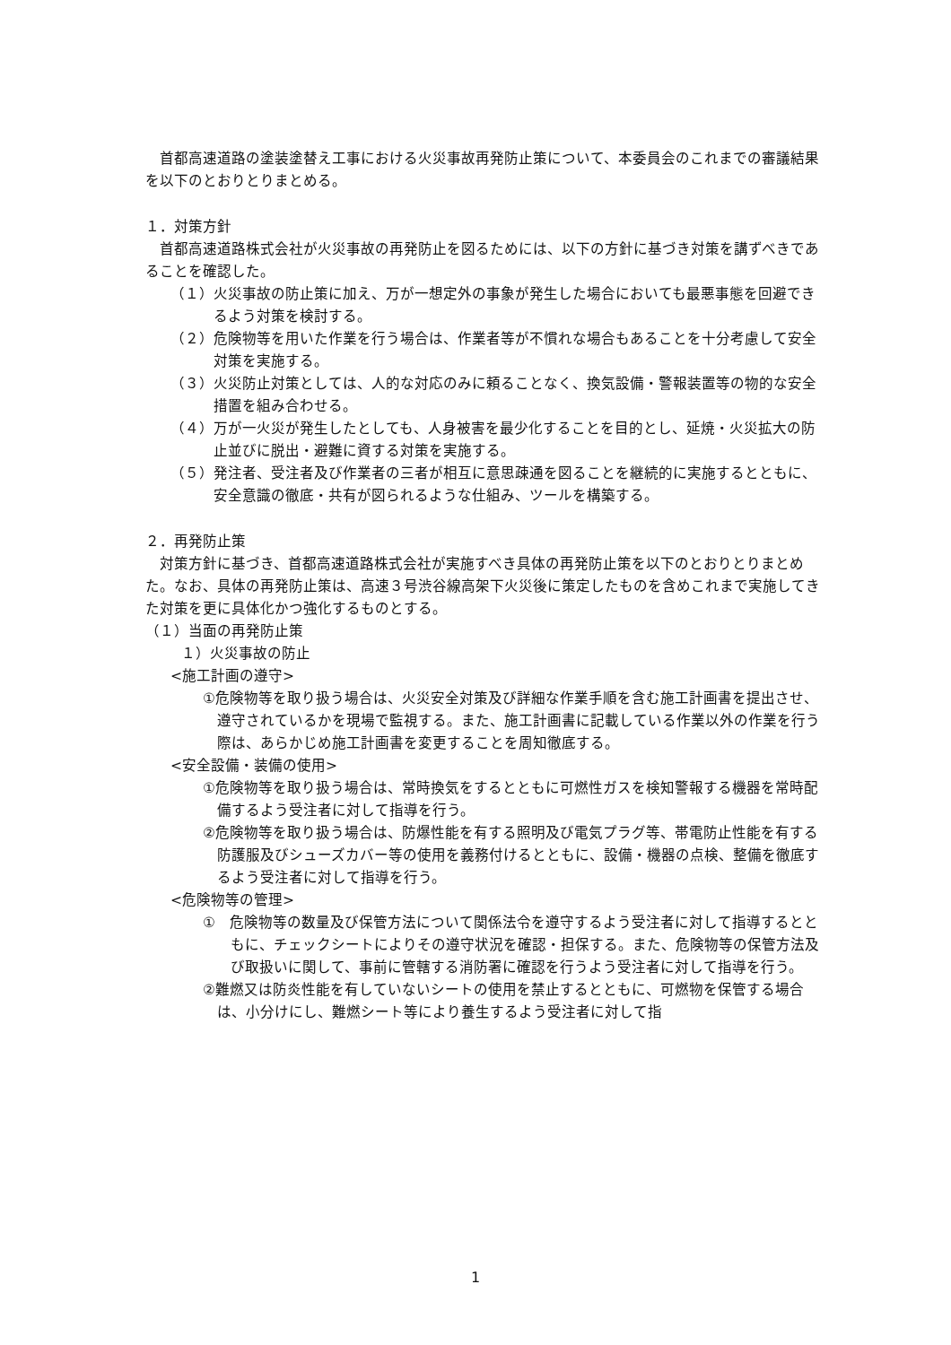首都高速道路の塗装塗替え工事における火災事故再発防止策について、本委員会のこれまでの審議結果を以下のとおりとりまとめる。
１．対策方針
首都高速道路株式会社が火災事故の再発防止を図るためには、以下の方針に基づき対策を講ずべきであることを確認した。
（１） 火災事故の防止策に加え、万が一想定外の事象が発生した場合においても最悪事態を回避できるよう対策を検討する。
（２） 危険物等を用いた作業を行う場合は、作業者等が不慣れな場合もあることを十分考慮して安全対策を実施する。
（３） 火災防止対策としては、人的な対応のみに頼ることなく、換気設備・警報装置等の物的な安全措置を組み合わせる。
（４） 万が一火災が発生したとしても、人身被害を最少化することを目的とし、延焼・火災拡大の防止並びに脱出・避難に資する対策を実施する。
（５） 発注者、受注者及び作業者の三者が相互に意思疎通を図ることを継続的に実施するとともに、安全意識の徹底・共有が図られるような仕組み、ツールを構築する。
２．再発防止策
対策方針に基づき、首都高速道路株式会社が実施すべき具体の再発防止策を以下のとおりとりまとめた。なお、具体の再発防止策は、高速３号渋谷線高架下火災後に策定したものを含めこれまで実施してきた対策を更に具体化かつ強化するものとする。
（１）当面の再発防止策
１）火災事故の防止
<施工計画の遵守>
①危険物等を取り扱う場合は、火災安全対策及び詳細な作業手順を含む施工計画書を提出させ、遵守されているかを現場で監視する。また、施工計画書に記載している作業以外の作業を行う際は、あらかじめ施工計画書を変更することを周知徹底する。
<安全設備・装備の使用>
①危険物等を取り扱う場合は、常時換気をするとともに可燃性ガスを検知警報する機器を常時配備するよう受注者に対して指導を行う。
②危険物等を取り扱う場合は、防爆性能を有する照明及び電気プラグ等、帯電防止性能を有する防護服及びシューズカバー等の使用を義務付けるとともに、設備・機器の点検、整備を徹底するよう受注者に対して指導を行う。
<危険物等の管理>
①　危険物等の数量及び保管方法について関係法令を遵守するよう受注者に対して指導するとともに、チェックシートによりその遵守状況を確認・担保する。また、危険物等の保管方法及び取扱いに関して、事前に管轄する消防署に確認を行うよう受注者に対して指導を行う。
②難燃又は防炎性能を有していないシートの使用を禁止するとともに、可燃物を保管する場合は、小分けにし、難燃シート等により養生するよう受注者に対して指
1